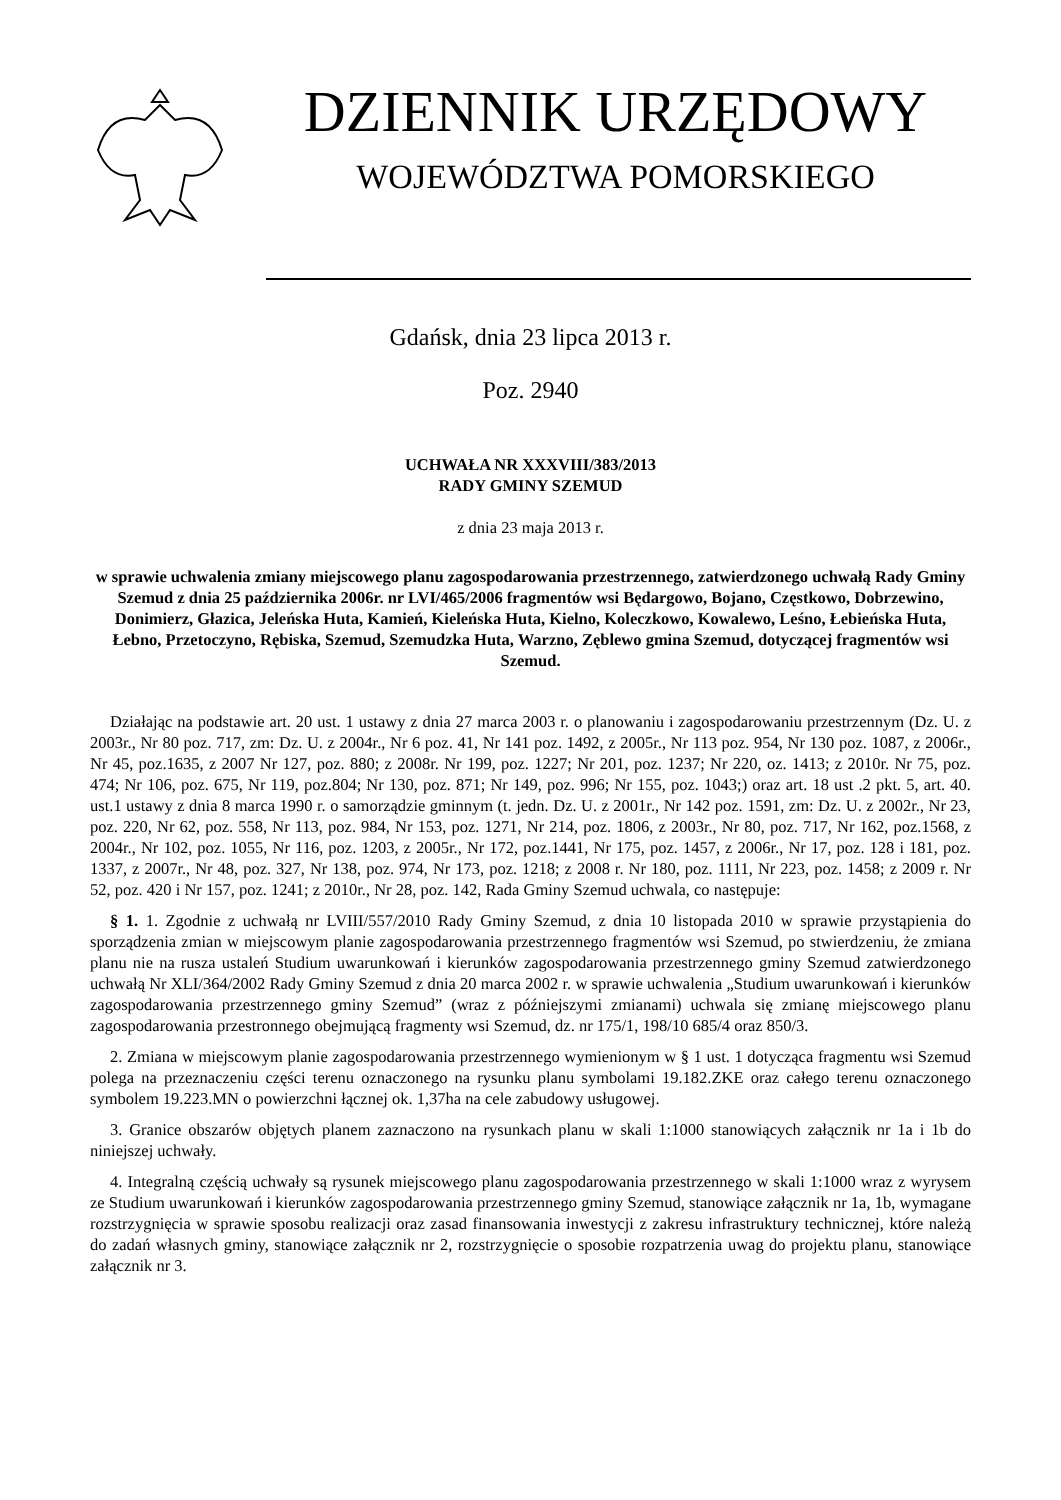DZIENNIK URZĘDOWY
WOJEWÓDZTWA POMORSKIEGO
Gdańsk, dnia 23 lipca 2013 r.
Poz. 2940
UCHWAŁA NR XXXVIII/383/2013
RADY GMINY SZEMUD
z dnia 23 maja 2013 r.
w sprawie uchwalenia zmiany miejscowego planu zagospodarowania przestrzennego, zatwierdzonego uchwałą Rady Gminy Szemud z dnia 25 października 2006r. nr LVI/465/2006 fragmentów wsi Będargowo, Bojano, Częstkowo, Dobrzewino, Donimierz, Głazica, Jeleńska Huta, Kamień, Kieleńska Huta, Kielno, Koleczkowo, Kowalewo, Leśno, Łebieńska Huta, Łebno, Przetoczyno, Rębiska, Szemud, Szemudzka Huta, Warzno, Zęblewo gmina Szemud, dotyczącej fragmentów wsi Szemud.
Działając na podstawie art. 20 ust. 1 ustawy z dnia 27 marca 2003 r. o planowaniu i zagospodarowaniu przestrzennym (Dz. U. z 2003r., Nr 80 poz. 717, zm: Dz. U. z 2004r., Nr 6 poz. 41, Nr 141 poz. 1492, z 2005r., Nr 113 poz. 954, Nr 130 poz. 1087, z 2006r., Nr 45, poz.1635, z 2007 Nr 127, poz. 880; z 2008r. Nr 199, poz. 1227; Nr 201, poz. 1237; Nr 220, oz. 1413; z 2010r. Nr 75, poz. 474; Nr 106, poz. 675, Nr 119, poz.804; Nr 130, poz. 871; Nr 149, poz. 996; Nr 155, poz. 1043;) oraz art. 18 ust .2 pkt. 5, art. 40. ust.1 ustawy z dnia 8 marca 1990 r. o samorządzie gminnym (t. jedn. Dz. U. z 2001r., Nr 142 poz. 1591, zm: Dz. U. z 2002r., Nr 23, poz. 220, Nr 62, poz. 558, Nr 113, poz. 984, Nr 153, poz. 1271, Nr 214, poz. 1806, z 2003r., Nr 80, poz. 717, Nr 162, poz.1568, z 2004r., Nr 102, poz. 1055, Nr 116, poz. 1203, z 2005r., Nr 172, poz.1441, Nr 175, poz. 1457, z 2006r., Nr 17, poz. 128 i 181, poz. 1337, z 2007r., Nr 48, poz. 327, Nr 138, poz. 974, Nr 173, poz. 1218; z 2008 r. Nr 180, poz. 1111, Nr 223, poz. 1458; z 2009 r. Nr 52, poz. 420 i Nr 157, poz. 1241; z 2010r., Nr 28, poz. 142, Rada Gminy Szemud uchwala, co następuje:
§ 1. 1. Zgodnie z uchwałą nr LVIII/557/2010 Rady Gminy Szemud, z dnia 10 listopada 2010 w sprawie przystąpienia do sporządzenia zmian w miejscowym planie zagospodarowania przestrzennego fragmentów wsi Szemud, po stwierdzeniu, że zmiana planu nie na rusza ustaleń Studium uwarunkowań i kierunków zagospodarowania przestrzennego gminy Szemud zatwierdzonego uchwałą Nr XLI/364/2002 Rady Gminy Szemud z dnia 20 marca 2002 r. w sprawie uchwalenia „Studium uwarunkowań i kierunków zagospodarowania przestrzennego gminy Szemud” (wraz z późniejszymi zmianami) uchwala się zmianę miejscowego planu zagospodarowania przestronnego obejmującą fragmenty wsi Szemud, dz. nr 175/1, 198/10 685/4 oraz 850/3.
2. Zmiana w miejscowym planie zagospodarowania przestrzennego wymienionym w § 1 ust. 1 dotycząca fragmentu wsi Szemud polega na przeznaczeniu części terenu oznaczonego na rysunku planu symbolami 19.182.ZKE oraz całego terenu oznaczonego symbolem 19.223.MN o powierzchni łącznej ok. 1,37ha na cele zabudowy usługowej.
3. Granice obszarów objętych planem zaznaczono na rysunkach planu w skali 1:1000 stanowiących załącznik nr 1a i 1b do niniejszej uchwały.
4. Integralną częścią uchwały są rysunek miejscowego planu zagospodarowania przestrzennego w skali 1:1000 wraz z wyrysem ze Studium uwarunkowań i kierunków zagospodarowania przestrzennego gminy Szemud, stanowiące załącznik nr 1a, 1b, wymagane rozstrzygnięcia w sprawie sposobu realizacji oraz zasad finansowania inwestycji z zakresu infrastruktury technicznej, które należą do zadań własnych gminy, stanowiące załącznik nr 2, rozstrzygnięcie o sposobie rozpatrzenia uwag do projektu planu, stanowiące załącznik nr 3.